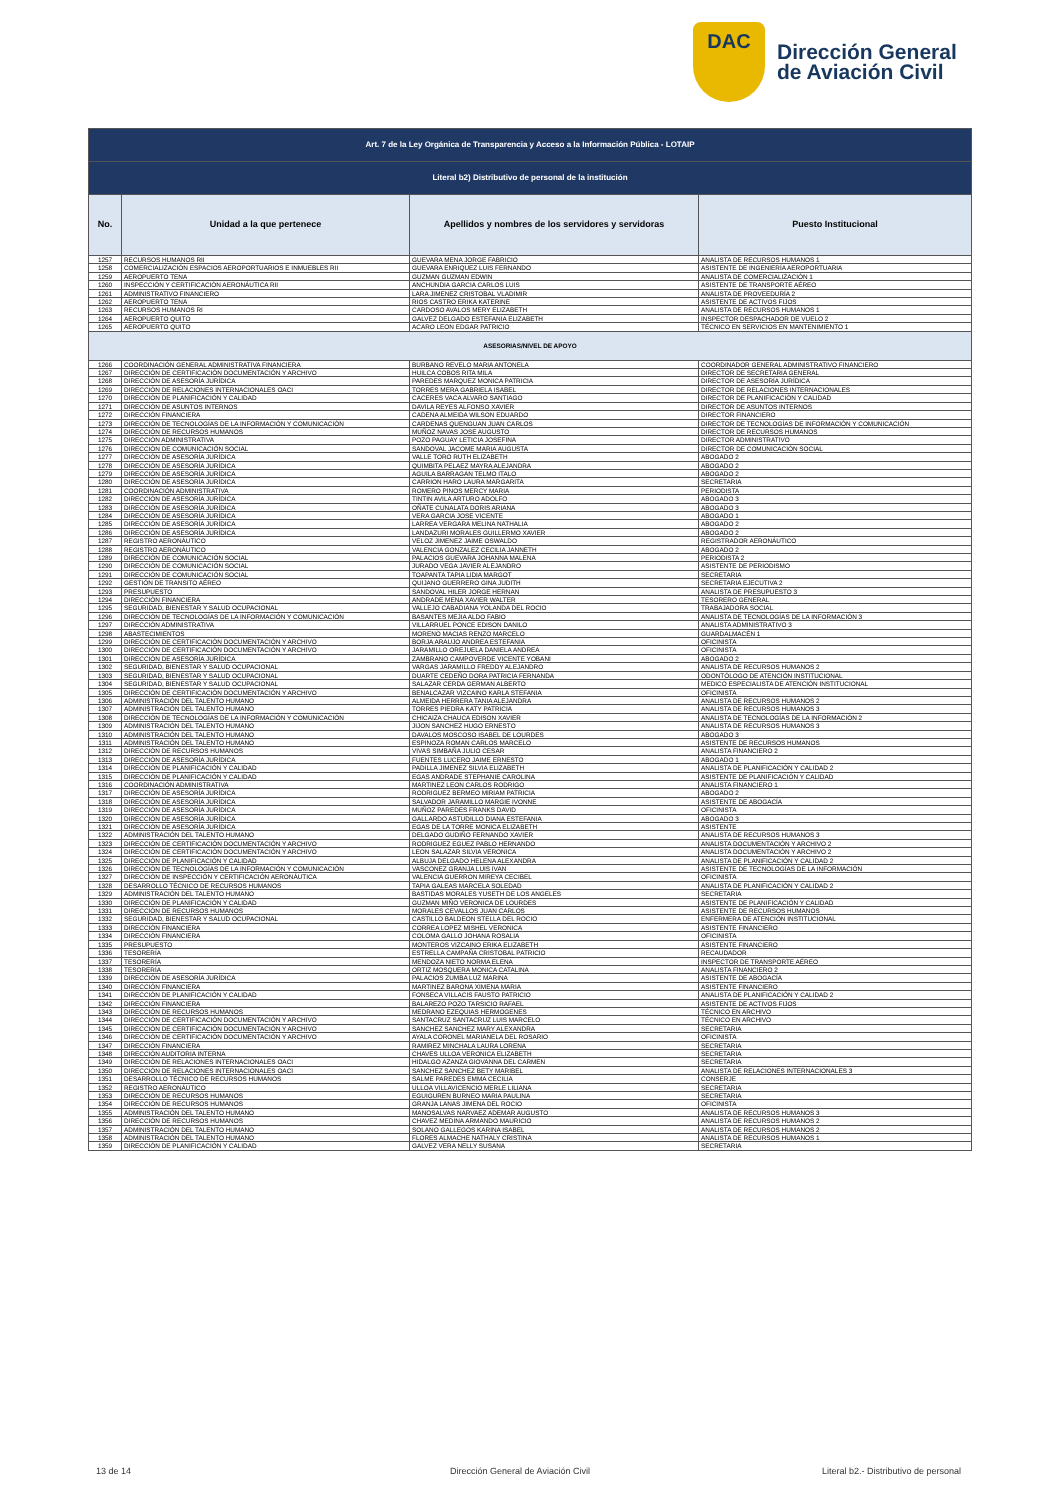DAC
Dirección General
de Aviación Civil
| Art. 7 de la Ley Orgánica de Transparencia y Acceso a la Información Pública - LOTAIP | | | |
| Literal b2) Distributivo de personal de la institución | | | |
| No. | Unidad a la que pertenece | Apellidos y nombres de los servidores y servidoras | Puesto Institucional |
| 1257 | RECURSOS HUMANOS RII | GUEVARA MENA JORGE FABRICIO | ANALISTA DE RECURSOS HUMANOS 1 |
| 1258 | COMERCIALIZACIÓN ESPACIOS AEROPORTUARIOS E INMUEBLES RII | GUEVARA ENRIQUEZ LUIS FERNANDO | ASISTENTE DE INGENIERÍA AEROPORTUARIA |
| 1259 | AEROPUERTO TENA | GUZMAN GUZMAN EDWIN | ANALISTA DE COMERCIALIZACIÓN 1 |
| 1260 | INSPECCIÓN Y CERTIFICACIÓN AERONÁUTICA RII | ANCHUNDIA GARCIA CARLOS LUIS | ASISTENTE DE TRANSPORTE AÉREO |
| 1261 | ADMINISTRATIVO FINANCIERO | LARA JIMENEZ CRISTOBAL VLADIMIR | ANALISTA DE PROVEEDURÍA 2 |
| 1262 | AEROPUERTO TENA | RIOS CASTRO ERIKA KATERINE | ASISTENTE DE ACTIVOS FIJOS |
| 1263 | RECURSOS HUMANOS RI | CARDOSO AVALOS MERY ELIZABETH | ANALISTA DE RECURSOS HUMANOS 1 |
| 1264 | AEROPUERTO QUITO | GALVEZ DELGADO ESTEFANIA ELIZABETH | INSPECTOR DESPACHADOR DE VUELO 2 |
| 1265 | AEROPUERTO QUITO | ACARO LEON EDGAR PATRICIO | TÉCNICO EN SERVICIOS EN MANTENIMIENTO 1 |
| ASESORIAS/NIVEL DE APOYO | | | |
| 1266 | COORDINACIÓN GENERAL ADMINISTRATIVA FINANCIERA | BURBANO REVELO MARIA ANTONELA | COORDINADOR GENERAL ADMINISTRATIVO FINANCIERO |
| 1267 | DIRECCIÓN DE CERTIFICACIÓN DOCUMENTACIÓN Y ARCHIVO | HUILCA COBOS RITA MILA | DIRECTOR DE SECRETARIA GENERAL |
| 1268 | DIRECCIÓN DE ASESORÍA JURÍDICA | PAREDES MARQUEZ MONICA PATRICIA | DIRECTOR DE ASESORÍA JURÍDICA |
| 1269 | DIRECCIÓN DE RELACIONES INTERNACIONALES OACI | TORRES MERA GABRIELA ISABEL | DIRECTOR DE RELACIONES INTERNACIONALES |
| 1270 | DIRECCIÓN DE PLANIFICACIÓN Y CALIDAD | CACERES VACA ALVARO SANTIAGO | DIRECTOR DE PLANIFICACIÓN Y CALIDAD |
| 1271 | DIRECCIÓN DE ASUNTOS INTERNOS | DAVILA REYES ALFONSO XAVIER | DIRECTOR DE ASUNTOS INTERNOS |
| 1272 | DIRECCIÓN FINANCIERA | CADENA ALMEIDA WILSON EDUARDO | DIRECTOR FINANCIERO |
| 1273 | DIRECCIÓN DE TECNOLOGÍAS DE LA INFORMACIÓN Y COMUNICACIÓN | CARDENAS QUENGUAN JUAN CARLOS | DIRECTOR DE TECNOLOGÍAS DE INFORMACIÓN Y COMUNICACIÓN |
| 1274 | DIRECCIÓN DE RECURSOS HUMANOS | MUÑOZ NAVAS JOSE AUGUSTO | DIRECTOR DE RECURSOS HUMANOS |
| 1275 | DIRECCIÓN ADMINISTRATIVA | POZO PAGUAY LETICIA JOSEFINA | DIRECTOR ADMINISTRATIVO |
| 1276 | DIRECCIÓN DE COMUNICACIÓN SOCIAL | SANDOVAL JACOME MARIA AUGUSTA | DIRECTOR DE COMUNICACIÓN SOCIAL |
| 1277 | DIRECCIÓN DE ASESORÍA JURÍDICA | VALLE TORO RUTH ELIZABETH | ABOGADO 2 |
| 1278 | DIRECCIÓN DE ASESORÍA JURÍDICA | QUIMBITA PELAEZ MAYRA ALEJANDRA | ABOGADO 2 |
| 1279 | DIRECCIÓN DE ASESORÍA JURÍDICA | AGUILA BARRAGAN TELMO ITALO | ABOGADO 2 |
| 1280 | DIRECCIÓN DE ASESORÍA JURÍDICA | CARRION HARO LAURA MARGARITA | SECRETARIA |
| 1281 | COORDINACIÓN ADMINISTRATIVA | ROMERO PINOS MERCY MARIA | PERIODISTA |
| 1282 | DIRECCIÓN DE ASESORÍA JURÍDICA | TINTIN AVILA ARTURO ADOLFO | ABOGADO 3 |
| 1283 | DIRECCIÓN DE ASESORÍA JURÍDICA | OÑATE CUNALATA DORIS ARIANA | ABOGADO 3 |
| 1284 | DIRECCIÓN DE ASESORÍA JURÍDICA | VERA GARCIA JOSE VICENTE | ABOGADO 1 |
| 1285 | DIRECCIÓN DE ASESORÍA JURÍDICA | LARREA VERGARA MELINA NATHALIA | ABOGADO 2 |
| 1286 | DIRECCIÓN DE ASESORÍA JURÍDICA | LANDAZURI MORALES GUILLERMO XAVIER | ABOGADO 2 |
| 1287 | REGISTRO AERONÁUTICO | VELOZ JIMENEZ JAIME OSWALDO | REGISTRADOR AERONÁUTICO |
| 1288 | REGISTRO AERONÁUTICO | VALENCIA GONZALEZ CECILIA JANNETH | ABOGADO 2 |
| 1289 | DIRECCIÓN DE COMUNICACIÓN SOCIAL | PALACIOS GUEVARA JOHANNA MALENA | PERIODISTA 2 |
| 1290 | DIRECCIÓN DE COMUNICACIÓN SOCIAL | JURADO VEGA JAVIER ALEJANDRO | ASISTENTE DE PERIODISMO |
| 1291 | DIRECCIÓN DE COMUNICACIÓN SOCIAL | TOAPANTA TAPIA LIDIA MARGOT | SECRETARIA |
| 1292 | GESTIÓN DE TRANSITO AÉREO | QUIJANO GUERRERO GINA JUDITH | SECRETARIA EJECUTIVA 2 |
| 1293 | PRESUPUESTO | SANDOVAL HILER JORGE HERNAN | ANALISTA DE PRESUPUESTO 3 |
| 1294 | DIRECCIÓN FINANCIERA | ANDRADE MENA XAVIER WALTER | TESORERO GENERAL |
| 1295 | SEGURIDAD, BIENESTAR Y SALUD OCUPACIONAL | VALLEJO CABADIANA YOLANDA DEL ROCIO | TRABAJADORA SOCIAL |
| 1296 | DIRECCIÓN DE TECNOLOGÍAS DE LA INFORMACIÓN Y COMUNICACIÓN | BASANTES MEJIA ALDO FABIO | ANALISTA DE TECNOLOGÍAS DE LA INFORMACIÓN 3 |
| 1297 | DIRECCIÓN ADMINISTRATIVA | VILLARRUEL PONCE EDISON DANILO | ANALISTA ADMINISTRATIVO 3 |
| 1298 | ABASTECIMIENTOS | MORENO MACIAS RENZO MARCELO | GUARDALMACÉN 1 |
| 1299 | DIRECCIÓN DE CERTIFICACIÓN DOCUMENTACIÓN Y ARCHIVO | BORJA ARAUJO ANDREA ESTEFANIA | OFICINISTA |
| 1300 | DIRECCIÓN DE CERTIFICACIÓN DOCUMENTACIÓN Y ARCHIVO | JARAMILLO OREJUELA DANIELA ANDREA | OFICINISTA |
| 1301 | DIRECCIÓN DE ASESORÍA JURÍDICA | ZAMBRANO CAMPOVERDE VICENTE YOBANI | ABOGADO 2 |
| 1302 | SEGURIDAD, BIENESTAR Y SALUD OCUPACIONAL | VARGAS JARAMILLO FREDDY ALEJANDRO | ANALISTA DE RECURSOS HUMANOS 2 |
| 1303 | SEGURIDAD, BIENESTAR Y SALUD OCUPACIONAL | DUARTE CEDEÑO DORA PATRICIA FERNANDA | ODONTÓLOGO DE ATENCIÓN INSTITUCIONAL |
| 1304 | SEGURIDAD, BIENESTAR Y SALUD OCUPACIONAL | SALAZAR CERDA GERMAN ALBERTO | MEDICO ESPECIALISTA DE ATENCIÓN INSTITUCIONAL |
| 1305 | DIRECCIÓN DE CERTIFICACIÓN DOCUMENTACIÓN Y ARCHIVO | BENALCAZAR VIZCAINO KARLA STEFANIA | OFICINISTA |
| 1306 | ADMINISTRACIÓN DEL TALENTO HUMANO | ALMEIDA HERRERA TANIA ALEJANDRA | ANALISTA DE RECURSOS HUMANOS 2 |
| 1307 | ADMINISTRACIÓN DEL TALENTO HUMANO | TORRES PIEDRA KATY PATRICIA | ANALISTA DE RECURSOS HUMANOS 3 |
| 1308 | DIRECCIÓN DE TECNOLOGÍAS DE LA INFORMACIÓN Y COMUNICACIÓN | CHICAIZA CHAUCA EDISON XAVIER | ANALISTA DE TECNOLOGÍAS DE LA INFORMACIÓN 2 |
| 1309 | ADMINISTRACIÓN DEL TALENTO HUMANO | JIJON SANCHEZ HUGO ERNESTO | ANALISTA DE RECURSOS HUMANOS 3 |
| 1310 | ADMINISTRACIÓN DEL TALENTO HUMANO | DAVALOS MOSCOSO ISABEL DE LOURDES | ABOGADO 3 |
| 1311 | ADMINISTRACIÓN DEL TALENTO HUMANO | ESPINOZA ROMAN CARLOS MARCELO | ASISTENTE DE RECURSOS HUMANOS |
| 1312 | DIRECCIÓN DE RECURSOS HUMANOS | VIVAS SIMBAÑA JULIO CESAR | ANALISTA FINANCIERO 2 |
| 1313 | DIRECCIÓN DE ASESORÍA JURÍDICA | FUENTES LUCERO JAIME ERNESTO | ABOGADO 1 |
| 1314 | DIRECCIÓN DE PLANIFICACIÓN Y CALIDAD | PADILLA JIMENEZ SILVIA ELIZABETH | ANALISTA DE PLANIFICACIÓN Y CALIDAD 2 |
| 1315 | DIRECCIÓN DE PLANIFICACIÓN Y CALIDAD | EGAS ANDRADE STEPHANIE CAROLINA | ASISTENTE DE PLANIFICACIÓN Y CALIDAD |
| 1316 | COORDINACIÓN ADMINISTRATIVA | MARTINEZ LEON CARLOS RODRIGO | ANALISTA FINANCIERO 1 |
| 1317 | DIRECCIÓN DE ASESORÍA JURÍDICA | RODRIGUEZ BERMEO MIRIAM PATRICIA | ABOGADO 2 |
| 1318 | DIRECCIÓN DE ASESORÍA JURÍDICA | SALVADOR JARAMILLO MARGIE IVONNE | ASISTENTE DE ABOGACÍA |
| 1319 | DIRECCIÓN DE ASESORÍA JURÍDICA | MUÑOZ PAREDES FRANKS DAVID | OFICINISTA |
| 1320 | DIRECCIÓN DE ASESORÍA JURÍDICA | GALLARDO ASTUDILLO DIANA ESTEFANIA | ABOGADO 3 |
| 1321 | DIRECCIÓN DE ASESORÍA JURÍDICA | EGAS DE LA TORRE MONICA ELIZABETH | ASISTENTE |
| 1322 | ADMINISTRACIÓN DEL TALENTO HUMANO | DELGADO GUDIÑO FERNANDO XAVIER | ANALISTA DE RECURSOS HUMANOS 3 |
| 1323 | DIRECCIÓN DE CERTIFICACIÓN DOCUMENTACIÓN Y ARCHIVO | RODRIGUEZ EGUEZ PABLO HERNANDO | ANALISTA DOCUMENTACIÓN Y ARCHIVO 2 |
| 1324 | DIRECCIÓN DE CERTIFICACIÓN DOCUMENTACIÓN Y ARCHIVO | LEON SALAZAR SILVIA VERONICA | ANALISTA DOCUMENTACIÓN Y ARCHIVO 2 |
| 1325 | DIRECCIÓN DE PLANIFICACIÓN Y CALIDAD | ALBUJA DELGADO HELENA ALEXANDRA | ANALISTA DE PLANIFICACIÓN Y CALIDAD 2 |
| 1326 | DIRECCIÓN DE TECNOLOGÍAS DE LA INFORMACIÓN Y COMUNICACIÓN | VASCONEZ GRANJA LUIS IVAN | ASISTENTE DE TECNOLOGÍAS DE LA INFORMACIÓN |
| 1327 | DIRECCIÓN DE INSPECCIÓN Y CERTIFICACIÓN AERONÁUTICA | VALENCIA GUERRON MIREYA CECIBEL | OFICINISTA |
| 1328 | DESARROLLO TÉCNICO DE RECURSOS HUMANOS | TAPIA GALEAS MARCELA SOLEDAD | ANALISTA DE PLANIFICACIÓN Y CALIDAD 2 |
| 1329 | ADMINISTRACIÓN DEL TALENTO HUMANO | BASTIDAS MORALES YUSETH DE LOS ANGELES | SECRETARIA |
| 1330 | DIRECCIÓN DE PLANIFICACIÓN Y CALIDAD | GUZMAN MIÑO VERONICA DE LOURDES | ASISTENTE DE PLANIFICACIÓN Y CALIDAD |
| 1331 | DIRECCIÓN DE RECURSOS HUMANOS | MORALES CEVALLOS JUAN CARLOS | ASISTENTE DE RECURSOS HUMANOS |
| 1332 | SEGURIDAD, BIENESTAR Y SALUD OCUPACIONAL | CASTILLO BALDEON STELLA DEL ROCIO | ENFERMERA DE ATENCIÓN INSTITUCIONAL |
| 1333 | DIRECCIÓN FINANCIERA | CORREA LOPEZ MISHEL VERONICA | ASISTENTE FINANCIERO |
| 1334 | DIRECCIÓN FINANCIERA | COLOMA GALLO JOHANA ROSALIA | OFICINISTA |
| 1335 | PRESUPUESTO | MONTEROS VIZCAINO ERIKA ELIZABETH | ASISTENTE FINANCIERO |
| 1336 | TESORERÍA | ESTRELLA CAMPAÑA CRISTOBAL PATRICIO | RECAUDADOR |
| 1337 | TESORERÍA | MENDOZA NIETO NORMA ELENA | INSPECTOR DE TRANSPORTE AÉREO |
| 1338 | TESORERÍA | ORTIZ MOSQUERA MONICA CATALINA | ANALISTA FINANCIERO 2 |
| 1339 | DIRECCIÓN DE ASESORÍA JURÍDICA | PALACIOS ZUMBA LUZ MARINA | ASISTENTE DE ABOGACÍA |
| 1340 | DIRECCIÓN FINANCIERA | MARTINEZ BARONA XIMENA MARIA | ASISTENTE FINANCIERO |
| 1341 | DIRECCIÓN DE PLANIFICACIÓN Y CALIDAD | FONSECA VILLACIS FAUSTO PATRICIO | ANALISTA DE PLANIFICACIÓN Y CALIDAD 2 |
| 1342 | DIRECCIÓN FINANCIERA | BALAREZO POZO TARSICIO RAFAEL | ASISTENTE DE ACTIVOS FIJOS |
| 1343 | DIRECCIÓN DE RECURSOS HUMANOS | MEDRANO EZEQUIAS HERMOGENES | TÉCNICO EN ARCHIVO |
| 1344 | DIRECCIÓN DE CERTIFICACIÓN DOCUMENTACIÓN Y ARCHIVO | SANTACRUZ SANTACRUZ LUIS MARCELO | TÉCNICO EN ARCHIVO |
| 1345 | DIRECCIÓN DE CERTIFICACIÓN DOCUMENTACIÓN Y ARCHIVO | SANCHEZ SANCHEZ MARY ALEXANDRA | SECRETARIA |
| 1346 | DIRECCIÓN DE CERTIFICACIÓN DOCUMENTACIÓN Y ARCHIVO | AYALA CORONEL MARIANELA DEL ROSARIO | OFICINISTA |
| 1347 | DIRECCIÓN FINANCIERA | RAMIREZ MINCHALA LAURA LORENA | SECRETARIA |
| 1348 | DIRECCIÓN AUDITORIA INTERNA | CHAVES ULLOA VERONICA ELIZABETH | SECRETARIA |
| 1349 | DIRECCIÓN DE RELACIONES INTERNACIONALES OACI | HIDALGO AZANZA GIOVANNA DEL CARMEN | SECRETARIA |
| 1350 | DIRECCIÓN DE RELACIONES INTERNACIONALES OACI | SANCHEZ SANCHEZ BETY MARIBEL | ANALISTA DE RELACIONES INTERNACIONALES 3 |
| 1351 | DESARROLLO TÉCNICO DE RECURSOS HUMANOS | SALME PAREDES EMMA CECILIA | CONSERJE |
| 1352 | REGISTRO AERONÁUTICO | ULLOA VILLAVICENCIO MERLE LILIANA | SECRETARIA |
| 1353 | DIRECCIÓN DE RECURSOS HUMANOS | EGUIGUREN BURNEO MARIA PAULINA | SECRETARIA |
| 1354 | DIRECCIÓN DE RECURSOS HUMANOS | GRANJA LANAS JIMENA DEL ROCIO | OFICINISTA |
| 1355 | ADMINISTRACIÓN DEL TALENTO HUMANO | MANOSALVAS NARVAEZ ADEMAR AUGUSTO | ANALISTA DE RECURSOS HUMANOS 3 |
| 1356 | DIRECCIÓN DE RECURSOS HUMANOS | CHAVEZ MEDINA ARMANDO MAURICIO | ANALISTA DE RECURSOS HUMANOS 2 |
| 1357 | ADMINISTRACIÓN DEL TALENTO HUMANO | SOLANO GALLEGOS KARINA ISABEL | ANALISTA DE RECURSOS HUMANOS 2 |
| 1358 | ADMINISTRACIÓN DEL TALENTO HUMANO | FLORES ALMACHE NATHALY CRISTINA | ANALISTA DE RECURSOS HUMANOS 1 |
| 1359 | DIRECCIÓN DE PLANIFICACIÓN Y CALIDAD | GALVEZ VERA NELLY SUSANA | SECRETARIA |
13 de 14
Dirección General de Aviación Civil
Literal b2.- Distributivo de personal